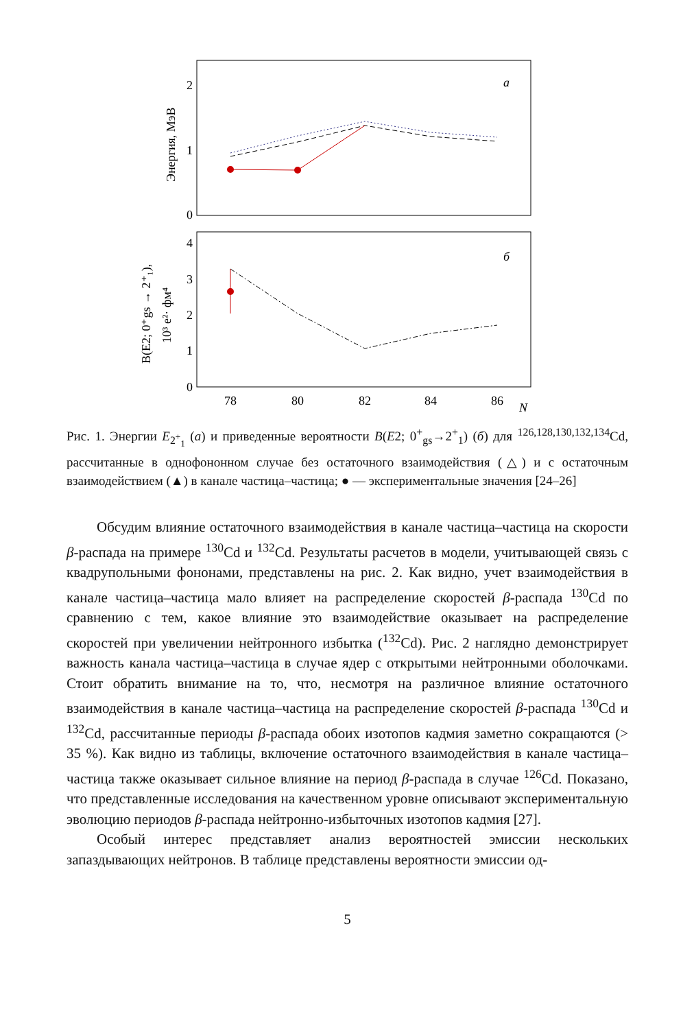2
1
0
a
Энергия, МэВ
4
3
2
1
0
б
B(E2; 0⁺gs → 2⁺₁),
10³ e²· фм⁴
78
80
82
84
86
N
Рис. 1. Энергии E<sub>2<sup>+</sup><sub>1</sub></sub> (a) и приведенные вероятности B(E2; 0<sup>+</sup><sub>gs</sub>→2<sup>+</sup><sub>1</sub>) (б) для <sup>126,128,130,132,134</sup>Cd, рассчитанные в однофононном случае без остаточного взаимодействия (△) и с остаточным взаимодействием (▲) в канале частица–частица; ● — экспериментальные значения [24–26]
Обсудим влияние остаточного взаимодействия в канале частица–частица на скорости β-распада на примере <sup>130</sup>Cd и <sup>132</sup>Cd. Результаты расчетов в модели, учитывающей связь с квадрупольными фононами, представлены на рис. 2. Как видно, учет взаимодействия в канале частица–частица мало влияет на распределение скоростей β-распада <sup>130</sup>Cd по сравнению с тем, какое влияние это взаимодействие оказывает на распределение скоростей при увеличении нейтронного избытка (<sup>132</sup>Cd). Рис. 2 наглядно демонстрирует важность канала частица–частица в случае ядер с открытыми нейтронными оболочками. Стоит обратить внимание на то, что, несмотря на различное влияние остаточного взаимодействия в канале частица–частица на распределение скоростей β-распада <sup>130</sup>Cd и <sup>132</sup>Cd, рассчитанные периоды β-распада обоих изотопов кадмия заметно сокращаются (> 35 %). Как видно из таблицы, включение остаточного взаимодействия в канале частица–частица также оказывает сильное влияние на период β-распада в случае <sup>126</sup>Cd. Показано, что представленные исследования на качественном уровне описывают экспериментальную эволюцию периодов β-распада нейтронно-избыточных изотопов кадмия [27].
Особый интерес представляет анализ вероятностей эмиссии нескольких запаздывающих нейтронов. В таблице представлены вероятности эмиссии од-
5